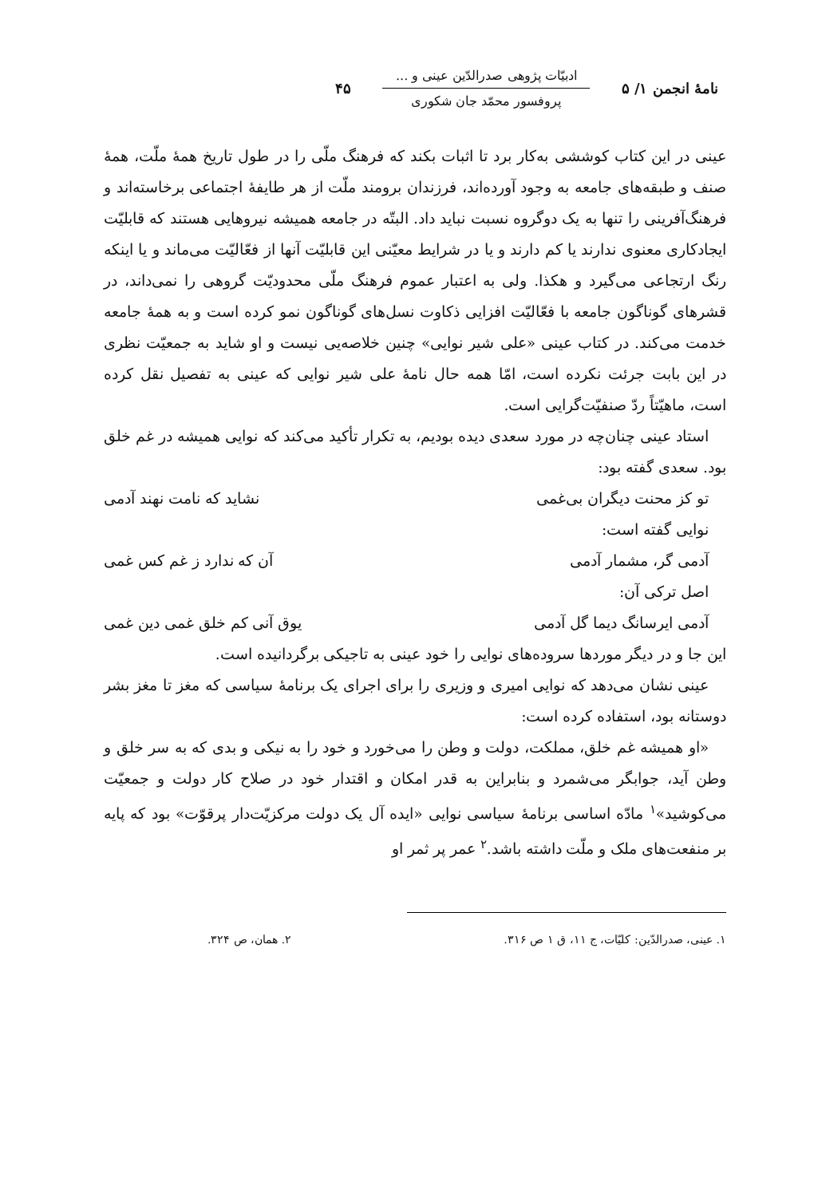نامهٔ انجمن ۱/ ۵
ادبیّات پژوهی صدرالدّین عینی و ...
پروفسور محمّد جان شکوری
۴۵
عینی در این کتاب کوششی به‌کار برد تا اثبات بکند که فرهنگ ملّی را در طول تاریخ همهٔ ملّت، همهٔ صنف و طبقه‌های جامعه به وجود آورده‌اند، فرزندان برومند ملّت از هر طایفهٔ اجتماعی برخاسته‌اند و فرهنگ‌آفرینی را تنها به یک دوگروه نسبت نباید داد. البتّه در جامعه همیشه نیروهایی هستند که قابلیّت ایجادکاری معنوی ندارند یا کم دارند و یا در شرایط معیّنی این قابلیّت آنها از فعّالیّت می‌ماند و یا اینکه رنگ ارتجاعی می‌گیرد و هکذا. ولی به اعتبار عموم فرهنگ ملّی محدودیّت گروهی را نمی‌داند، در قشرهای گوناگون جامعه با فعّالیّت افزایی ذکاوت نسل‌های گوناگون نمو کرده است و به همهٔ جامعه خدمت می‌کند. در کتاب عینی «علی شیر نوایی» چنین خلاصه‌یی نیست و او شاید به جمعیّت نظری در این بابت جرئت نکرده است، امّا همه حال نامهٔ علی شیر نوایی که عینی به تفصیل نقل کرده است، ماهیّتاً ردّ صنفیّت‌گرایی است.
استاد عینی چنان‌چه در مورد سعدی دیده بودیم، به تکرار تأکید می‌کند که نوایی همیشه در غم خلق بود. سعدی گفته بود:
تو کز محنت دیگران بی‌غمی نشاید که نامت نهند آدمی
نوایی گفته است:
آدمی گر، مشمار آدمی آن که ندارد ز غم کس غمی
اصل ترکی آن:
آدمی ایرسانگ دیما گل آدمی یوق آنی کم خلق غمی دین غمی
این جا و در دیگر موردها سروده‌های نوایی را خود عینی به تاجیکی برگردانیده است.
عینی نشان می‌دهد که نوایی امیری و وزیری را برای اجرای یک برنامهٔ سیاسی که مغز تا مغز بشر دوستانه بود، استفاده کرده است:
«او همیشه غم خلق، مملکت، دولت و وطن را می‌خورد و خود را به نیکی و بدی که به سر خلق و وطن آید، جوابگر می‌شمرد و بنابراین به قدر امکان و اقتدار خود در صلاح کار دولت و جمعیّت می‌کوشید»<sup>۱</sup> مادّه اساسی برنامهٔ سیاسی نوایی «ایده آل یک دولت مرکزیّت‌دار پرقوّت» بود که پایه بر منفعت‌های ملک و ملّت داشته باشد.<sup>۲</sup> عمر پر ثمر او
۱. عینی، صدرالدّین: کلیّات، ج ۱۱، ق ۱ ص ۳۱۶. ۲. همان، ص ۳۲۴.